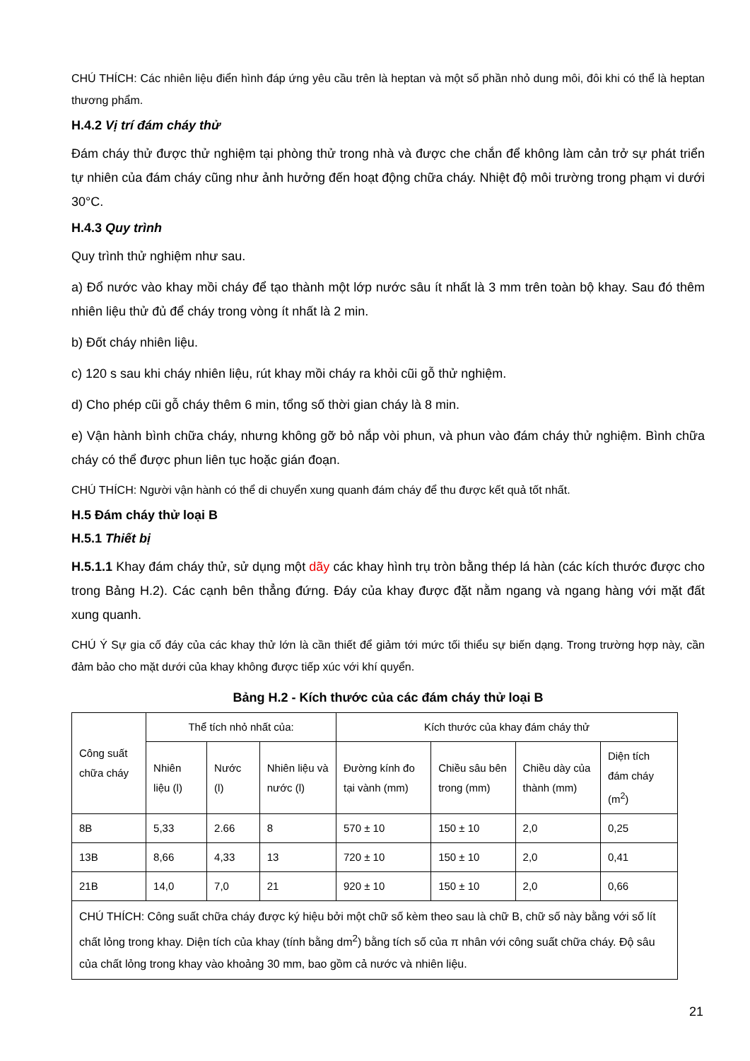CHÚ THÍCH: Các nhiên liệu điển hình đáp ứng yêu cầu trên là heptan và một số phần nhỏ dung môi, đôi khi có thể là heptan thương phẩm.
H.4.2 Vị trí đám cháy thử
Đám cháy thử được thử nghiệm tại phòng thử trong nhà và được che chắn để không làm cản trở sự phát triển tự nhiên của đám cháy cũng như ảnh hưởng đến hoạt động chữa cháy. Nhiệt độ môi trường trong phạm vi dưới 30°C.
H.4.3 Quy trình
Quy trình thử nghiệm như sau.
a) Đổ nước vào khay mồi cháy để tạo thành một lớp nước sâu ít nhất là 3 mm trên toàn bộ khay. Sau đó thêm nhiên liệu thử đủ để cháy trong vòng ít nhất là 2 min.
b) Đốt cháy nhiên liệu.
c) 120 s sau khi cháy nhiên liệu, rút khay mồi cháy ra khỏi cũi gỗ thử nghiệm.
d) Cho phép cũi gỗ cháy thêm 6 min, tổng số thời gian cháy là 8 min.
e) Vận hành bình chữa cháy, nhưng không gỡ bỏ nắp vòi phun, và phun vào đám cháy thử nghiệm. Bình chữa cháy có thể được phun liên tục hoặc gián đoạn.
CHÚ THÍCH: Người vận hành có thể di chuyển xung quanh đám cháy để thu được kết quả tốt nhất.
H.5 Đám cháy thử loại B
H.5.1 Thiết bị
H.5.1.1 Khay đám cháy thử, sử dụng một dãy các khay hình trụ tròn bằng thép lá hàn (các kích thước được cho trong Bảng H.2). Các cạnh bên thẳng đứng. Đáy của khay được đặt nằm ngang và ngang hàng với mặt đất xung quanh.
CHÚ Ý Sự gia cố đáy của các khay thử lớn là cần thiết để giảm tới mức tối thiểu sự biến dạng. Trong trường hợp này, cần đảm bảo cho mặt dưới của khay không được tiếp xúc với khí quyển.
Bảng H.2 - Kích thước của các đám cháy thử loại B
| Công suất chữa cháy | Thể tích nhỏ nhất của: | | | Kích thước của khay đám cháy thử | | | |
| | Nhiên liệu (l) | Nước (l) | Nhiên liệu và nước (l) | Đường kính đo tại vành (mm) | Chiều sâu bên trong (mm) | Chiều dày của thành (mm) | Diện tích đám cháy (m<sup>2</sup>) |
| 8B | 5,33 | 2.66 | 8 | 570 ± 10 | 150 ± 10 | 2,0 | 0,25 |
| 13B | 8,66 | 4,33 | 13 | 720 ± 10 | 150 ± 10 | 2,0 | 0,41 |
| 21B | 14,0 | 7,0 | 21 | 920 ± 10 | 150 ± 10 | 2,0 | 0,66 |
| CHÚ THÍCH: Công suất chữa cháy được ký hiệu bởi một chữ số kèm theo sau là chữ B, chữ số này bằng với số lít chất lỏng trong khay. Diện tích của khay (tính bằng dm<sup>2</sup>) bằng tích số của π nhân với công suất chữa cháy. Độ sâu của chất lỏng trong khay vào khoảng 30 mm, bao gồm cả nước và nhiên liệu. | | | | | | | |
21